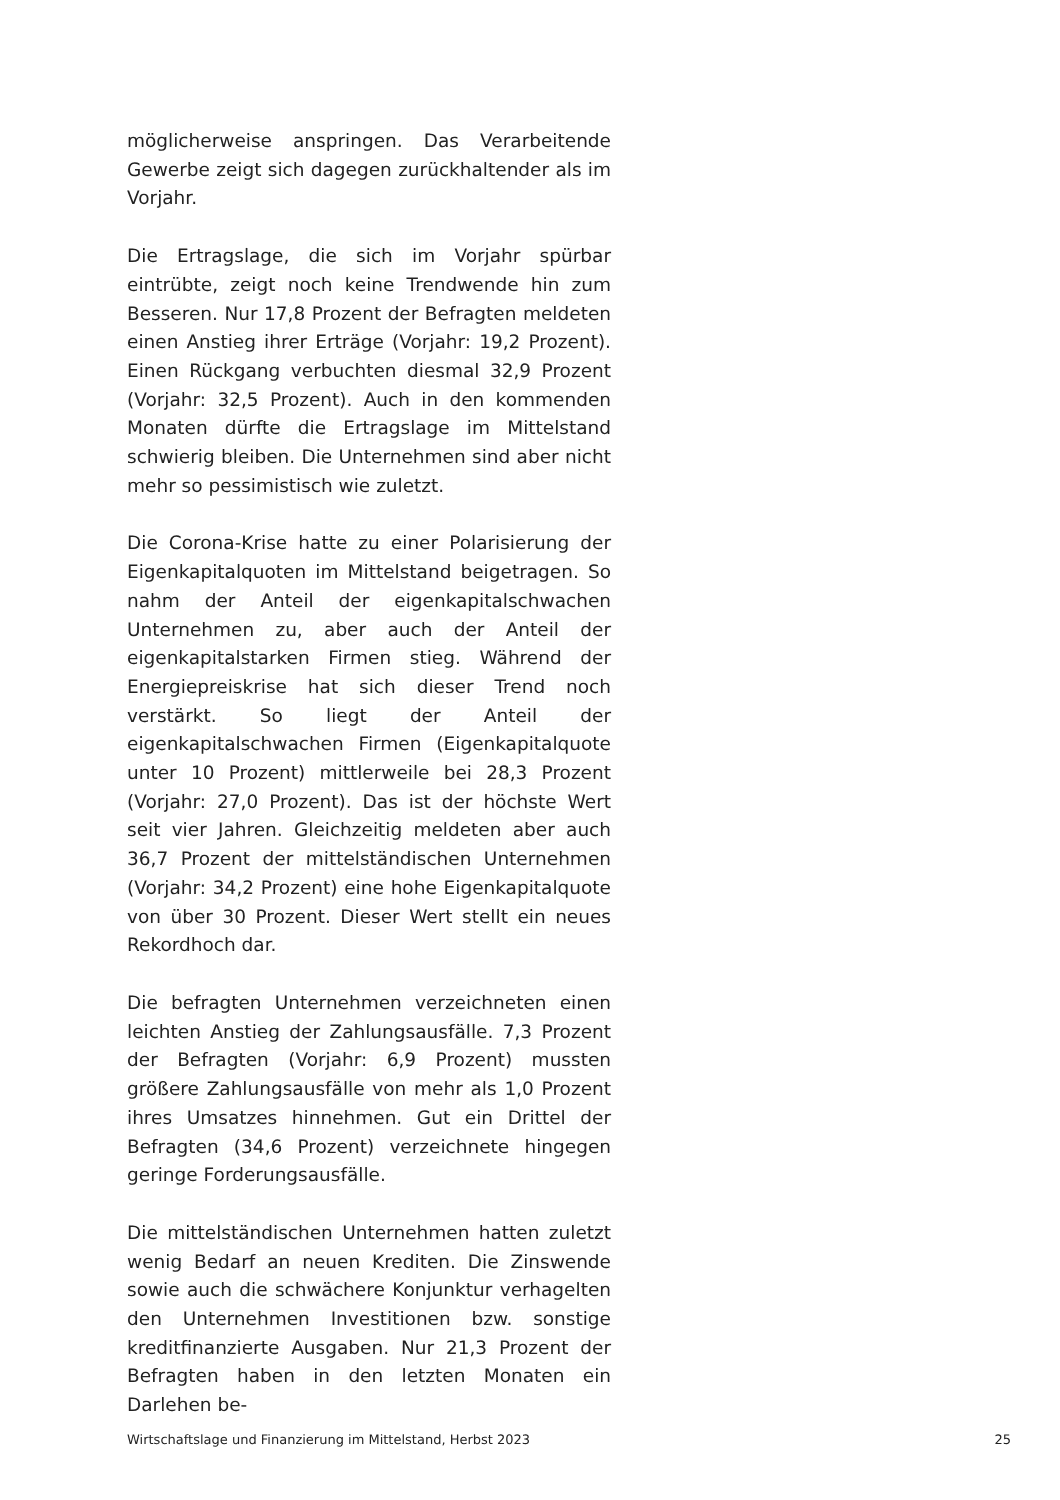möglicherweise anspringen. Das Verarbeitende Gewerbe zeigt sich dagegen zurückhaltender als im Vorjahr.
Die Ertragslage, die sich im Vorjahr spürbar eintrübte, zeigt noch keine Trendwende hin zum Besseren. Nur 17,8 Prozent der Befragten meldeten einen Anstieg ihrer Erträge (Vorjahr: 19,2 Prozent). Einen Rückgang verbuchten diesmal 32,9 Prozent (Vorjahr: 32,5 Prozent). Auch in den kommenden Monaten dürfte die Ertragslage im Mittelstand schwierig bleiben. Die Unternehmen sind aber nicht mehr so pessimistisch wie zuletzt.
Die Corona-Krise hatte zu einer Polarisierung der Eigenkapitalquoten im Mittelstand beigetragen. So nahm der Anteil der eigenkapitalschwachen Unternehmen zu, aber auch der Anteil der eigenkapitalstarken Firmen stieg. Während der Energiepreiskrise hat sich dieser Trend noch verstärkt. So liegt der Anteil der eigenkapitalschwachen Firmen (Eigenkapitalquote unter 10 Prozent) mittlerweile bei 28,3 Prozent (Vorjahr: 27,0 Prozent). Das ist der höchste Wert seit vier Jahren. Gleichzeitig meldeten aber auch 36,7 Prozent der mittelständischen Unternehmen (Vorjahr: 34,2 Prozent) eine hohe Eigenkapitalquote von über 30 Prozent. Dieser Wert stellt ein neues Rekordhoch dar.
Die befragten Unternehmen verzeichneten einen leichten Anstieg der Zahlungsausfälle. 7,3 Prozent der Befragten (Vorjahr: 6,9 Prozent) mussten größere Zahlungsausfälle von mehr als 1,0 Prozent ihres Umsatzes hinnehmen. Gut ein Drittel der Befragten (34,6 Prozent) verzeichnete hingegen geringe Forderungsausfälle.
Die mittelständischen Unternehmen hatten zuletzt wenig Bedarf an neuen Krediten. Die Zinswende sowie auch die schwächere Konjunktur verhagelten den Unternehmen Investitionen bzw. sonstige kreditfinanzierte Ausgaben. Nur 21,3 Prozent der Befragten haben in den letzten Monaten ein Darlehen be-
Wirtschaftslage und Finanzierung im Mittelstand, Herbst 2023 25